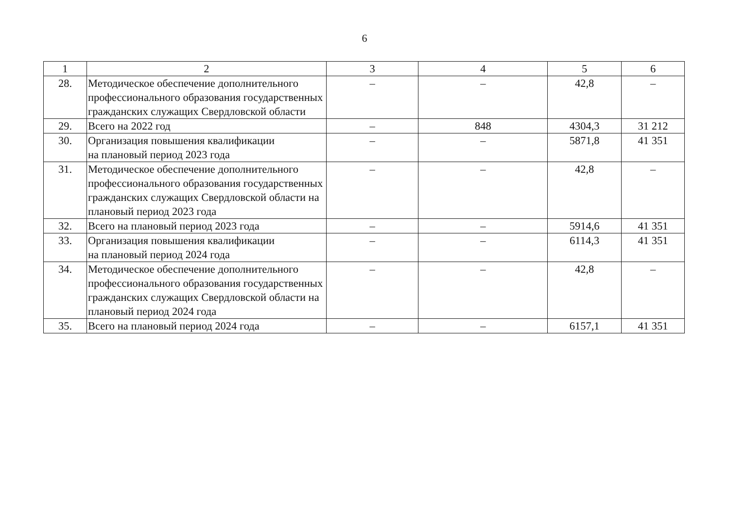6
| 1 | 2 | 3 | 4 | 5 | 6 |
| 28. | Методическое обеспечение дополнительного профессионального образования государственных гражданских служащих Свердловской области | – | – | 42,8 | – |
| 29. | Всего на 2022 год | – | 848 | 4304,3 | 31 212 |
| 30. | Организация повышения квалификации на плановый период 2023 года | – | – | 5871,8 | 41 351 |
| 31. | Методическое обеспечение дополнительного профессионального образования государственных гражданских служащих Свердловской области на плановый период 2023 года | – | – | 42,8 | – |
| 32. | Всего на плановый период 2023 года | – | – | 5914,6 | 41 351 |
| 33. | Организация повышения квалификации на плановый период 2024 года | – | – | 6114,3 | 41 351 |
| 34. | Методическое обеспечение дополнительного профессионального образования государственных гражданских служащих Свердловской области на плановый период 2024 года | – | – | 42,8 | – |
| 35. | Всего на плановый период 2024 года | – | – | 6157,1 | 41 351 |